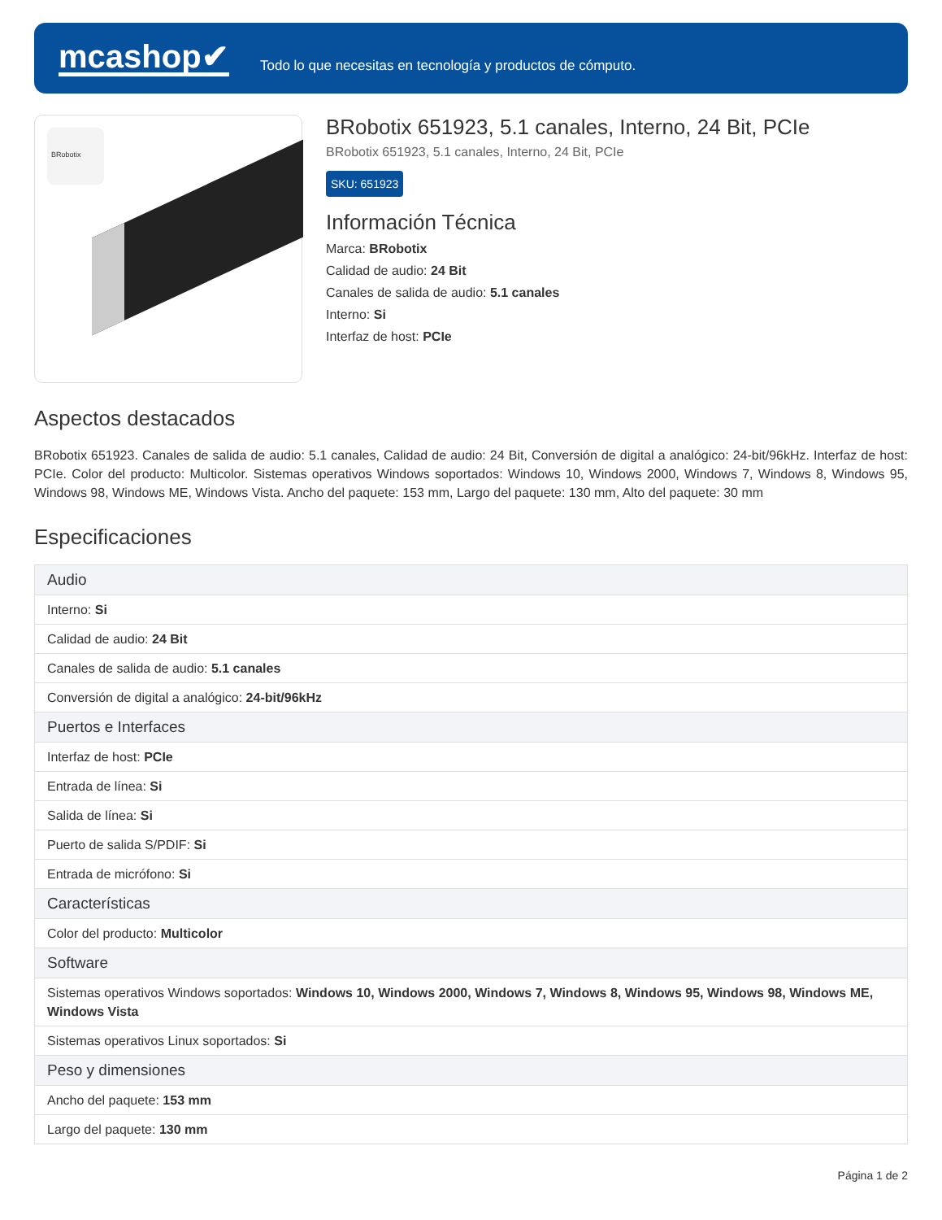mcashop✔
Todo lo que necesitas en tecnología y productos de cómputo.
BRobotix
BRobotix 651923, 5.1 canales, Interno, 24 Bit, PCIe
BRobotix 651923, 5.1 canales, Interno, 24 Bit, PCIe
SKU: 651923
Información Técnica
Marca: BRobotix
Calidad de audio: 24 Bit
Canales de salida de audio: 5.1 canales
Interno: Si
Interfaz de host: PCIe
Aspectos destacados
BRobotix 651923. Canales de salida de audio: 5.1 canales, Calidad de audio: 24 Bit, Conversión de digital a analógico: 24-bit/96kHz. Interfaz de host: PCIe. Color del producto: Multicolor. Sistemas operativos Windows soportados: Windows 10, Windows 2000, Windows 7, Windows 8, Windows 95, Windows 98, Windows ME, Windows Vista. Ancho del paquete: 153 mm, Largo del paquete: 130 mm, Alto del paquete: 30 mm
Especificaciones
| Audio |
| --- |
| Interno: Si |
| Calidad de audio: 24 Bit |
| Canales de salida de audio: 5.1 canales |
| Conversión de digital a analógico: 24-bit/96kHz |
| Puertos e Interfaces |
| Interfaz de host: PCIe |
| Entrada de línea: Si |
| Salida de línea: Si |
| Puerto de salida S/PDIF: Si |
| Entrada de micrófono: Si |
| Características |
| Color del producto: Multicolor |
| Software |
| Sistemas operativos Windows soportados: Windows 10, Windows 2000, Windows 7, Windows 8, Windows 95, Windows 98, Windows ME, Windows Vista |
| Sistemas operativos Linux soportados: Si |
| Peso y dimensiones |
| Ancho del paquete: 153 mm |
| Largo del paquete: 130 mm |
Página 1 de 2